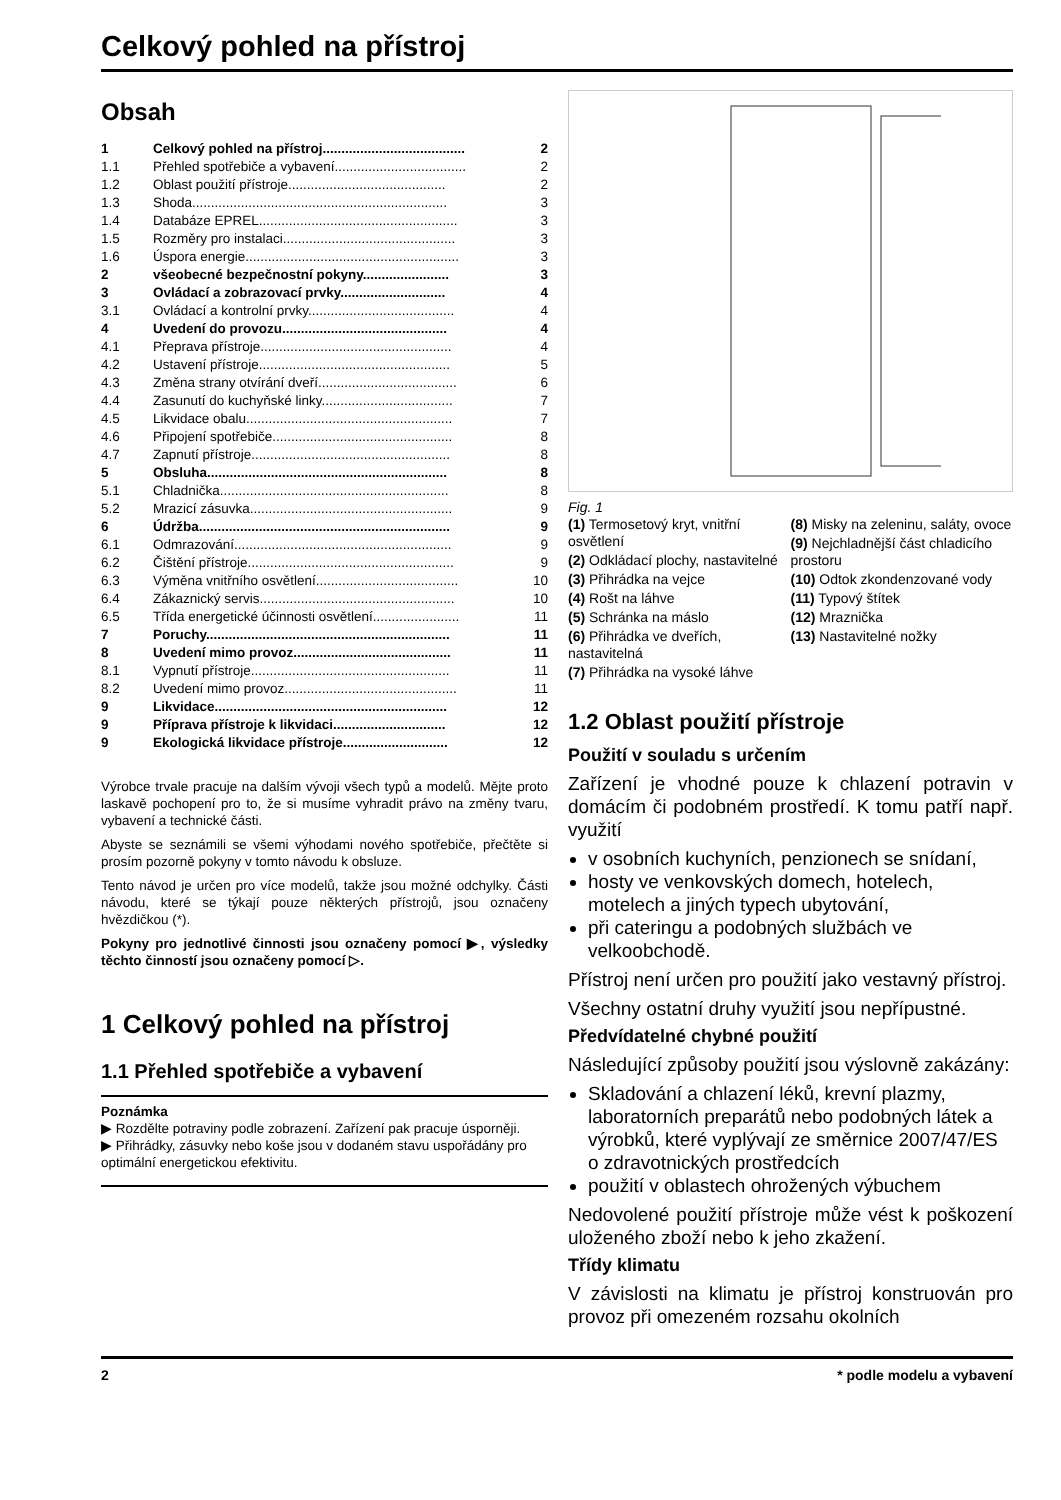Celkový pohled na přístroj
Obsah
| 1 | Celkový pohled na přístroj...................................... | 2 |
| 1.1 | Přehled spotřebiče a vybavení................................... | 2 |
| 1.2 | Oblast použití přístroje.......................................... | 2 |
| 1.3 | Shoda.................................................................... | 3 |
| 1.4 | Databáze EPREL..................................................... | 3 |
| 1.5 | Rozměry pro instalaci.............................................. | 3 |
| 1.6 | Úspora energie......................................................... | 3 |
| 2 | všeobecné bezpečnostní pokyny....................... | 3 |
| 3 | Ovládací a zobrazovací prvky............................ | 4 |
| 3.1 | Ovládací a kontrolní prvky....................................... | 4 |
| 4 | Uvedení do provozu............................................ | 4 |
| 4.1 | Přeprava přístroje................................................... | 4 |
| 4.2 | Ustavení přístroje................................................... | 5 |
| 4.3 | Změna strany otvírání dveří..................................... | 6 |
| 4.4 | Zasunutí do kuchyňské linky................................... | 7 |
| 4.5 | Likvidace obalu....................................................... | 7 |
| 4.6 | Připojení spotřebiče................................................ | 8 |
| 4.7 | Zapnutí přístroje..................................................... | 8 |
| 5 | Obsluha................................................................ | 8 |
| 5.1 | Chladnička............................................................. | 8 |
| 5.2 | Mrazicí zásuvka...................................................... | 9 |
| 6 | Údržba................................................................... | 9 |
| 6.1 | Odmrazování.......................................................... | 9 |
| 6.2 | Čištění přístroje....................................................... | 9 |
| 6.3 | Výměna vnitřního osvětlení...................................... | 10 |
| 6.4 | Zákaznický servis.................................................... | 10 |
| 6.5 | Třída energetické účinnosti osvětlení....................... | 11 |
| 7 | Poruchy................................................................. | 11 |
| 8 | Uvedení mimo provoz.......................................... | 11 |
| 8.1 | Vypnutí přístroje..................................................... | 11 |
| 8.2 | Uvedení mimo provoz.............................................. | 11 |
| 9 | Likvidace.............................................................. | 12 |
| 9 | Příprava přístroje k likvidaci.............................. | 12 |
| 9 | Ekologická likvidace přístroje............................ | 12 |
Výrobce trvale pracuje na dalším vývoji všech typů a modelů. Mějte proto laskavě pochopení pro to, že si musíme vyhradit právo na změny tvaru, vybavení a technické části.
Abyste se seznámili se všemi výhodami nového spotřebiče, přečtěte si prosím pozorně pokyny v tomto návodu k obsluze.
Tento návod je určen pro více modelů, takže jsou možné odchylky. Části návodu, které se týkají pouze některých přístrojů, jsou označeny hvězdičkou (*).
Pokyny pro jednotlivé činnosti jsou označeny pomocí ▶, výsledky těchto činností jsou označeny pomocí ▷.
1 Celkový pohled na přístroj
1.1 Přehled spotřebiče a vybavení
Poznámka
▶ Rozdělte potraviny podle zobrazení. Zařízení pak pracuje úsporněji.
▶ Přihrádky, zásuvky nebo koše jsou v dodaném stavu uspořádány pro optimální energetickou efektivitu.
Fig. 1
(1) Termosetový kryt, vnitřní osvětlení
(2) Odkládací plochy, nastavitelné
(3) Přihrádka na vejce
(4) Rošt na láhve
(5) Schránka na máslo
(6) Přihrádka ve dveřích, nastavitelná
(7) Přihrádka na vysoké láhve
(8) Misky na zeleninu, saláty, ovoce
(9) Nejchladnější část chladicího prostoru
(10) Odtok zkondenzované vody
(11) Typový štítek
(12) Mraznička
(13) Nastavitelné nožky
1.2 Oblast použití přístroje
Použití v souladu s určením
Zařízení je vhodné pouze k chlazení potravin v domácím či podobném prostředí. K tomu patří např. využití
v osobních kuchyních, penzionech se snídaní,
hosty ve venkovských domech, hotelech, motelech a jiných typech ubytování,
při cateringu a podobných službách ve velkoobchodě.
Přístroj není určen pro použití jako vestavný přístroj.
Všechny ostatní druhy využití jsou nepřípustné.
Předvídatelné chybné použití
Následující způsoby použití jsou výslovně zakázány:
Skladování a chlazení léků, krevní plazmy, laboratorních preparátů nebo podobných látek a výrobků, které vyplývají ze směrnice 2007/47/ES o zdravotnických prostředcích
použití v oblastech ohrožených výbuchem
Nedovolené použití přístroje může vést k poškození uloženého zboží nebo k jeho zkažení.
Třídy klimatu
V závislosti na klimatu je přístroj konstruován pro provoz při omezeném rozsahu okolních
2 * podle modelu a vybavení